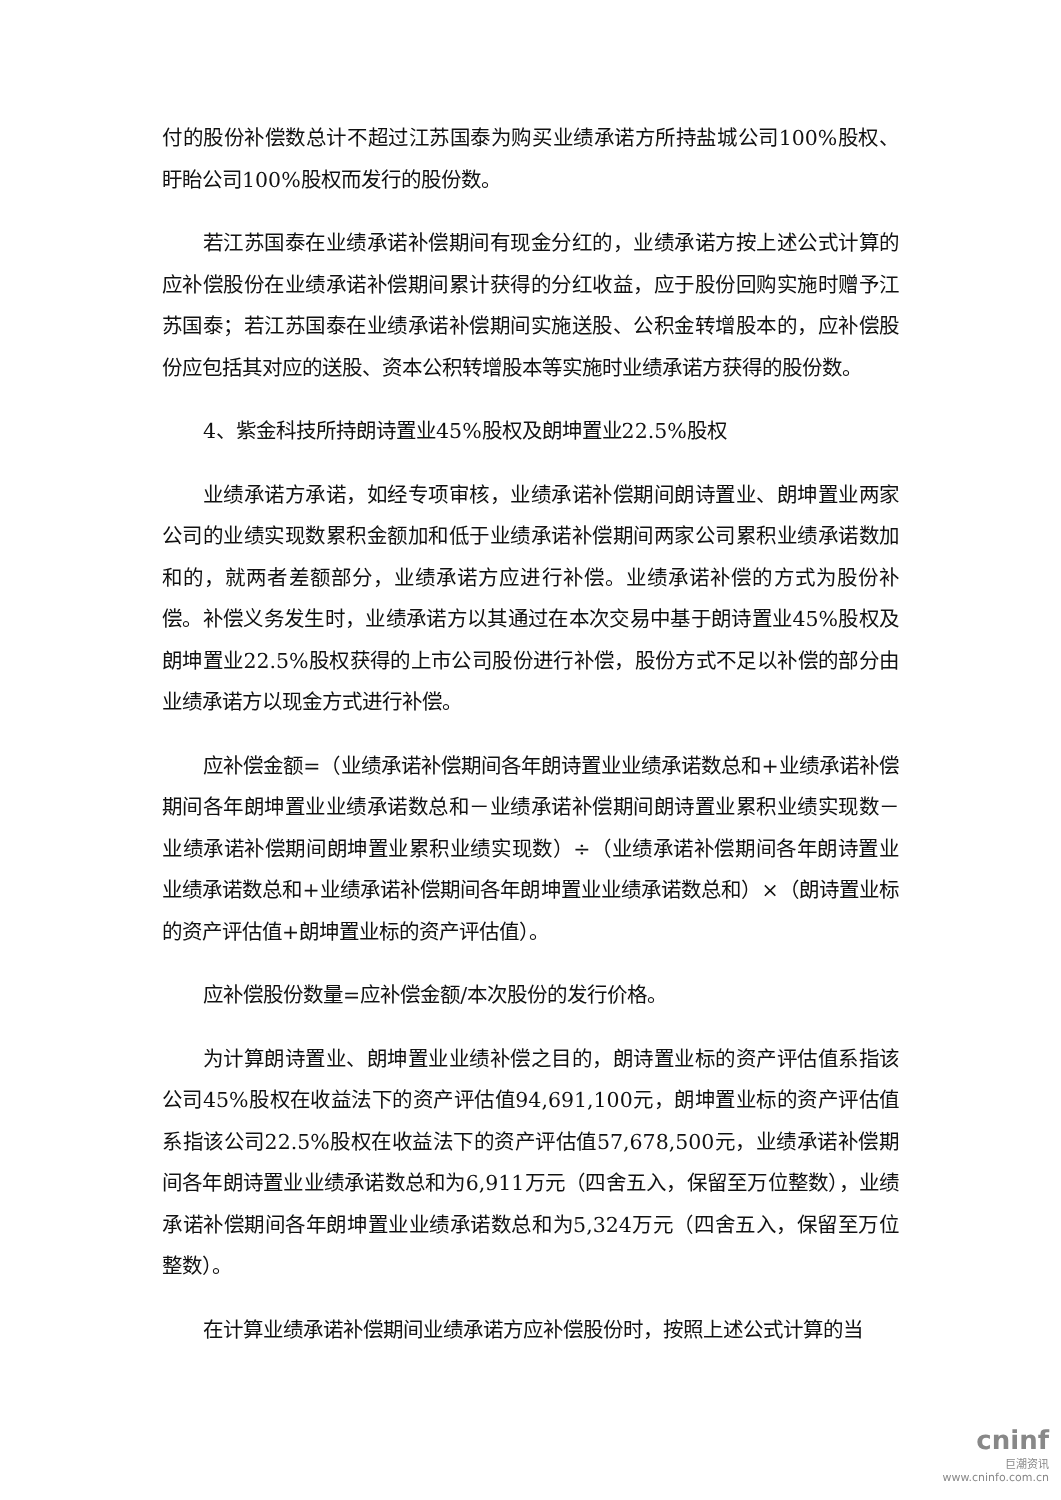付的股份补偿数总计不超过江苏国泰为购买业绩承诺方所持盐城公司100%股权、盱眙公司100%股权而发行的股份数。
若江苏国泰在业绩承诺补偿期间有现金分红的，业绩承诺方按上述公式计算的应补偿股份在业绩承诺补偿期间累计获得的分红收益，应于股份回购实施时赠予江苏国泰；若江苏国泰在业绩承诺补偿期间实施送股、公积金转增股本的，应补偿股份应包括其对应的送股、资本公积转增股本等实施时业绩承诺方获得的股份数。
4、紫金科技所持朗诗置业45%股权及朗坤置业22.5%股权
业绩承诺方承诺，如经专项审核，业绩承诺补偿期间朗诗置业、朗坤置业两家公司的业绩实现数累积金额加和低于业绩承诺补偿期间两家公司累积业绩承诺数加和的，就两者差额部分，业绩承诺方应进行补偿。业绩承诺补偿的方式为股份补偿。补偿义务发生时，业绩承诺方以其通过在本次交易中基于朗诗置业45%股权及朗坤置业22.5%股权获得的上市公司股份进行补偿，股份方式不足以补偿的部分由业绩承诺方以现金方式进行补偿。
应补偿金额=（业绩承诺补偿期间各年朗诗置业业绩承诺数总和+业绩承诺补偿期间各年朗坤置业业绩承诺数总和－业绩承诺补偿期间朗诗置业累积业绩实现数－业绩承诺补偿期间朗坤置业累积业绩实现数）÷（业绩承诺补偿期间各年朗诗置业业绩承诺数总和+业绩承诺补偿期间各年朗坤置业业绩承诺数总和）×（朗诗置业标的资产评估值+朗坤置业标的资产评估值）。
应补偿股份数量=应补偿金额/本次股份的发行价格。
为计算朗诗置业、朗坤置业业绩补偿之目的，朗诗置业标的资产评估值系指该公司45%股权在收益法下的资产评估值94,691,100元，朗坤置业标的资产评估值系指该公司22.5%股权在收益法下的资产评估值57,678,500元，业绩承诺补偿期间各年朗诗置业业绩承诺数总和为6,911万元（四舍五入，保留至万位整数），业绩承诺补偿期间各年朗坤置业业绩承诺数总和为5,324万元（四舍五入，保留至万位整数）。
在计算业绩承诺补偿期间业绩承诺方应补偿股份时，按照上述公式计算的当
cninf
巨潮资讯
www.cninfo.com.cn